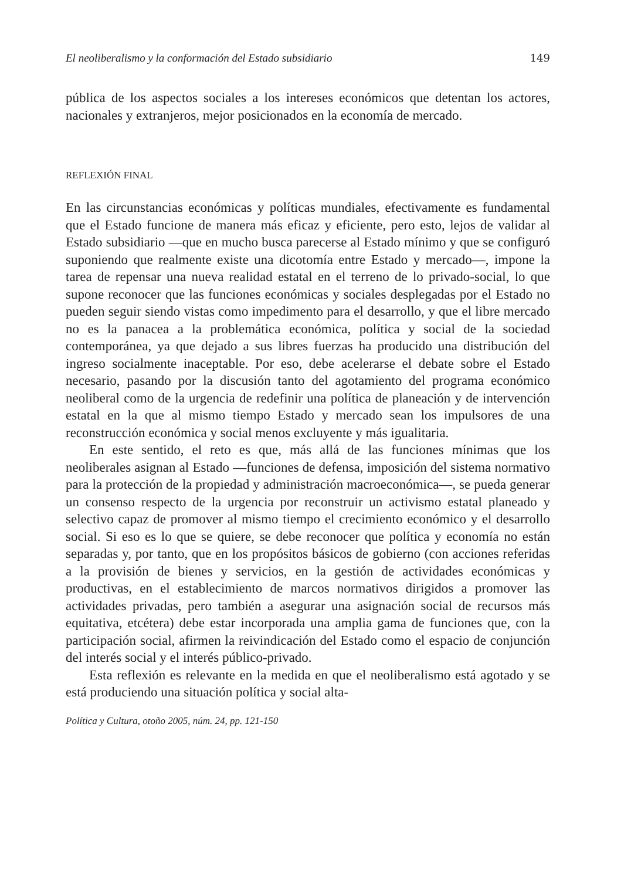El neoliberalismo y la conformación del Estado subsidiario 149
pública de los aspectos sociales a los intereses económicos que detentan los actores, nacionales y extranjeros, mejor posicionados en la economía de mercado.
REFLEXIÓN FINAL
En las circunstancias económicas y políticas mundiales, efectivamente es fundamental que el Estado funcione de manera más eficaz y eficiente, pero esto, lejos de validar al Estado subsidiario —que en mucho busca parecerse al Estado mínimo y que se configuró suponiendo que realmente existe una dicotomía entre Estado y mercado—, impone la tarea de repensar una nueva realidad estatal en el terreno de lo privado-social, lo que supone reconocer que las funciones económicas y sociales desplegadas por el Estado no pueden seguir siendo vistas como impedimento para el desarrollo, y que el libre mercado no es la panacea a la problemática económica, política y social de la sociedad contemporánea, ya que dejado a sus libres fuerzas ha producido una distribución del ingreso socialmente inaceptable. Por eso, debe acelerarse el debate sobre el Estado necesario, pasando por la discusión tanto del agotamiento del programa económico neoliberal como de la urgencia de redefinir una política de planeación y de intervención estatal en la que al mismo tiempo Estado y mercado sean los impulsores de una reconstrucción económica y social menos excluyente y más igualitaria.
En este sentido, el reto es que, más allá de las funciones mínimas que los neoliberales asignan al Estado —funciones de defensa, imposición del sistema normativo para la protección de la propiedad y administración macroeconómica—, se pueda generar un consenso respecto de la urgencia por reconstruir un activismo estatal planeado y selectivo capaz de promover al mismo tiempo el crecimiento económico y el desarrollo social. Si eso es lo que se quiere, se debe reconocer que política y economía no están separadas y, por tanto, que en los propósitos básicos de gobierno (con acciones referidas a la provisión de bienes y servicios, en la gestión de actividades económicas y productivas, en el establecimiento de marcos normativos dirigidos a promover las actividades privadas, pero también a asegurar una asignación social de recursos más equitativa, etcétera) debe estar incorporada una amplia gama de funciones que, con la participación social, afirmen la reivindicación del Estado como el espacio de conjunción del interés social y el interés público-privado.
Esta reflexión es relevante en la medida en que el neoliberalismo está agotado y se está produciendo una situación política y social alta-
Política y Cultura, otoño 2005, núm. 24, pp. 121-150